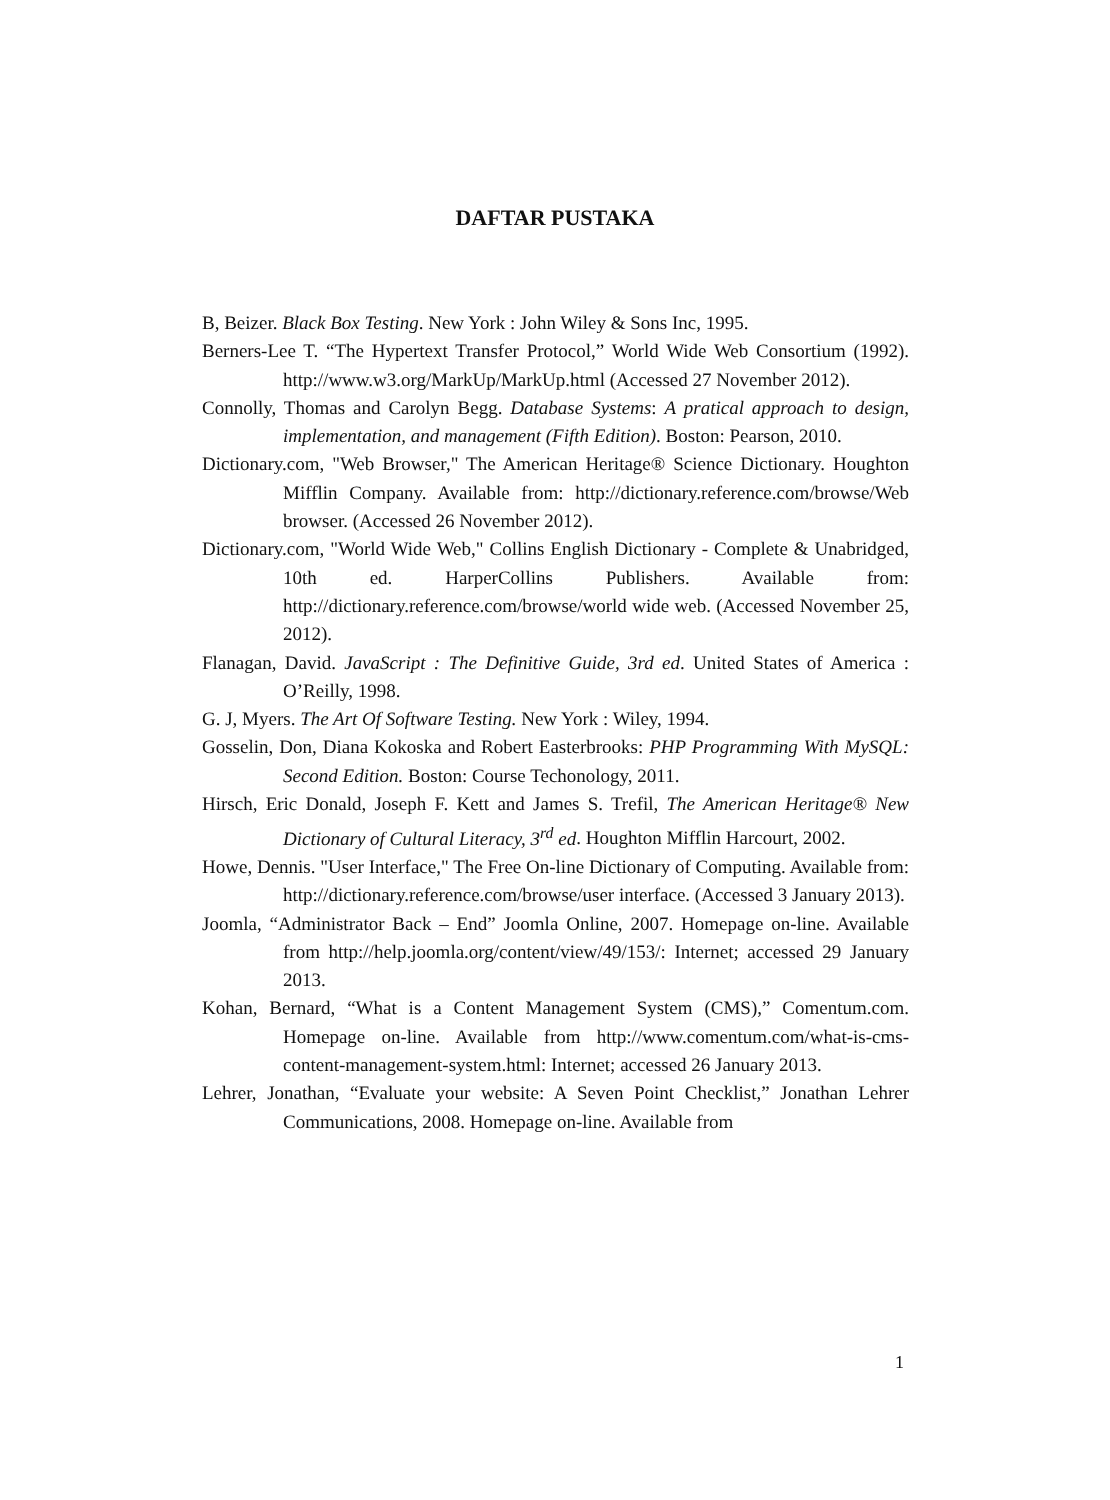DAFTAR PUSTAKA
B, Beizer. Black Box Testing. New York : John Wiley & Sons Inc, 1995.
Berners-Lee T. “The Hypertext Transfer Protocol,” World Wide Web Consortium (1992). http://www.w3.org/MarkUp/MarkUp.html (Accessed 27 November 2012).
Connolly, Thomas and Carolyn Begg. Database Systems: A pratical approach to design, implementation, and management (Fifth Edition). Boston: Pearson, 2010.
Dictionary.com, "Web Browser," The American Heritage® Science Dictionary. Houghton Mifflin Company. Available from: http://dictionary.reference.com/browse/Web browser. (Accessed 26 November 2012).
Dictionary.com, "World Wide Web," Collins English Dictionary - Complete & Unabridged, 10th ed. HarperCollins Publishers. Available from: http://dictionary.reference.com/browse/world wide web. (Accessed November 25, 2012).
Flanagan, David. JavaScript : The Definitive Guide, 3rd ed. United States of America : O’Reilly, 1998.
G. J, Myers. The Art Of Software Testing. New York : Wiley, 1994.
Gosselin, Don, Diana Kokoska and Robert Easterbrooks: PHP Programming With MySQL: Second Edition. Boston: Course Techonology, 2011.
Hirsch, Eric Donald, Joseph F. Kett and James S. Trefil, The American Heritage® New Dictionary of Cultural Literacy, 3<sup>rd</sup> ed. Houghton Mifflin Harcourt, 2002.
Howe, Dennis. "User Interface," The Free On-line Dictionary of Computing. Available from: http://dictionary.reference.com/browse/user interface. (Accessed 3 January 2013).
Joomla, “Administrator Back – End” Joomla Online, 2007. Homepage on-line. Available from http://help.joomla.org/content/view/49/153/: Internet; accessed 29 January 2013.
Kohan, Bernard, “What is a Content Management System (CMS),” Comentum.com. Homepage on-line. Available from http://www.comentum.com/what-is-cms-content-management-system.html: Internet; accessed 26 January 2013.
Lehrer, Jonathan, “Evaluate your website: A Seven Point Checklist,” Jonathan Lehrer Communications, 2008. Homepage on-line. Available from
1